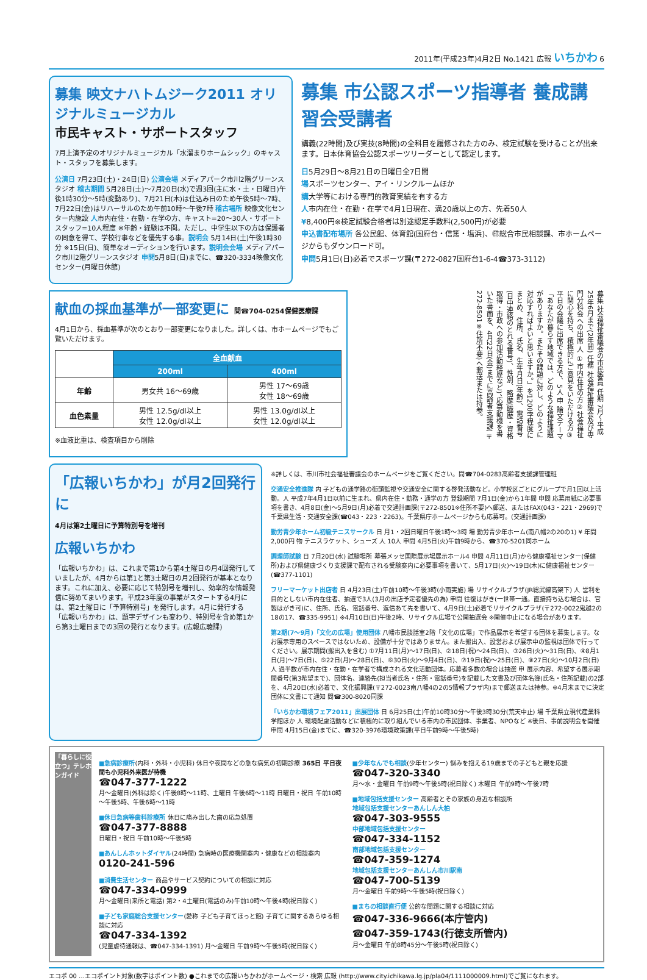2011年(平成23年)4月2日 No.1421 広報 いちかわ 6
募集 映文ナハトムジーク2011 オリジナルミュージカル
市民キャスト・サポートスタッフ
7月上演予定のオリジナルミュージカル「水溜まりホームシック」のキャスト・スタッフを募集します。
公演日 7月23日(土)・24日(日) 公演会場 メディアパーク市川2階グリーンスタジオ 稽古期間 5月28日(土)～7月20日(水)で週3回(主に水・土・日曜日)午後1時30分～5時(変動あり)、7月21日(木)は仕込み日のため午後5時～7時、7月22日(金)はリハーサルのため午前10時～午後7時 稽古場所 映像文化センター内施設 人市内在住・在勤・在学の方、キャスト=20～30人・サポートスタッフ=10人程度 ※年齢・経験は不問。ただし、中学生以下の方は保護者の同意を得て、学校行事などを優先する事。説明会 5月14日(土)午後1時30分 ※15日(日)、簡単なオーディションを行います。説明会会場 メディアパーク市川2階グリーンスタジオ 申問5月8日(日)までに、☎320-3334映像文化センター(月曜日休館)
募集 市公認スポーツ指導者 養成講習会受講者
講義(22時間)及び実技(8時間)の全科目を履修された方のみ、検定試験を受けることが出来ます。日本体育協会公認スポーツリーダーとして認定します。
日5月29日～8月21日の日曜日全7日間
場スポーツセンター、アイ・リンクルームほか
講大学等における専門的教育実績を有する方
人市内在住・在勤・在学で4月1日現在、満20歳以上の方、先着50人
¥8,400円※検定試験合格者は別途認定手数料(2,500円)が必要
申込書配布場所 各公民館、体育館(国府台・信篤・塩浜)、㊞総合市民相談課、市ホームページからもダウンロード可。
申問5月1日(日)必着でスポーツ課(〒272-0827国府台1-6-4☎373-3112)
献血の採血基準が一部変更に 問☎704-0254保健医療課
4月1日から、採血基準が次のとおり一部変更になりました。詳しくは、市ホームページでもご覧いただけます。
| | 全血献血 | |
| | 200ml | 400ml |
| 年齢 | 男女共 16～69歳 | 男性 17～69歳 女性 18～69歳 |
| 血色素量 | 男性 12.5g/dl以上 女性 12.0g/dl以上 | 男性 13.0g/dl以上 女性 12.0g/dl以上 |
※血液比重は、検査項目から削除
募集 社会福祉審議会の市民委員 任期 7月～平成25年6月まで(2年間) 任務 社会福祉審議会及び専門分科会への出席 人 ①市内在住の方②社会福祉に関心を持ち、積極的にご意見をいただける方③平日の会議に出席できる方で、5人 申 論文テーマ「あなたが暮らす地域では、どのような福祉課題がありますか。またその課題に対し、どのように対応すればよいと思いますか。」を1200字程度にまとめ、住所、氏名、生年月日(年齢)、電話番号(日中連絡のとれる番号)、性別、略歴(職歴・資格取得・市政への参加活動経歴など)、応募動機を書いた書面を、4月22日(金)までに高齢者支援課(〒272-8501※住所不要)へ郵送または持参。
「広報いちかわ」が月2回発行に
4月は第2土曜日に予算特別号を増刊
広報いちかわ
「広報いちかわ」は、これまで第1から第4土曜日の月4回発行していましたが、4月からは第1と第3土曜日の月2回発行が基本となります。これに加え、必要に応じて特別号を増刊し、効率的な情報発信に努めてまいります。平成23年度の事業がスタートする4月には、第2土曜日に「予算特別号」を発行します。4月に発行する「広報いちかわ」は、題字デザインも変わり、特別号を含め第1から第3土曜日までの3回の発行となります。(広報広聴課)
※詳しくは、市川市社会福祉審議会のホームページをご覧ください。問☎704-0283高齢者支援課管理班
交通安全推進隊 内 子どもの通学路の街頭監視や交通安全に関する啓発活動など。小学校区ごとにグループで月1回以上活動。人 平成7年4月1日以前に生まれ、県内在住・勤務・通学の方 登録期間 7月1日(金)から1年間 申問 応募用紙に必要事項を書き、4月8日(金)～5月9日(月)必着で交通計画課(〒272-8501※住所不要)へ郵送、またはFAX(043・221・2969)で千葉県生活・交通安全課(☎043・223・2263)。千葉県庁ホームページからも応募可。(交通計画課)
勤労青少年ホーム初級テニスサークル 日 月1・2回日曜日午後1時～3時 場 勤労青少年ホーム(南八幡2の20の1) ¥ 年間2,000円 物 テニスラケット、シューズ 人 10人 申問 4月5日(火)午前9時から、☎370-5201同ホーム
調理師試験 日 7月20日(水) 試験場所 幕張メッセ国際展示場展示ホール4 申問 4月11日(月)から健康福祉センター(保健所)および県健康づくり支援課で配布される受験案内に必要事項を書いて、5月17日(火)～19日(木)に健康福祉センター(☎377-1101)
フリーマーケット出店者 日 4月23日(土)午前10時～午後3時(小雨実施) 場 リサイクルプラザ(JR総武線高架下) 人 営利を目的としない市内在住者、抽選で3人(3月の出店予定者優先の為) 申問 往復はがき(一世帯一通。直接持ち込む場合は、官製はがき可)に、住所、氏名、電話番号、返信あて先を書いて、4月9日(土)必着でリサイクルプラザ(〒272-0022鬼越2の18の17、☎335-9951) ※4月10日(日)午後2時、リサイクル広場で公開抽選会 ※開催中止になる場合があります。
第2期(7～9月)「文化の広場」使用団体 八幡市民談話室2階「文化の広場」で作品展示を希望する団体を募集します。なお展示専用のスペースではないため、設備が十分ではありません。また搬出入、設営および展示中の監視は団体で行ってください。展示期間(搬出入を含む) ①7月11日(月)～17日(日)、②18日(祝)～24日(日)、③26日(火)～31日(日)、④8月1日(月)～7日(日)、⑤22日(月)～28日(日)、⑥30日(火)～9月4日(日)、⑦19日(祝)～25日(日)、⑧27日(火)～10月2日(日) 人 過半数が市内在住・在勤・在学者で構成される文化活動団体。応募者多数の場合は抽選 申 展示内容、希望する展示期間番号(第3希望まで)、団体名、連絡先(担当者氏名・住所・電話番号)を記載した文書及び団体名簿(氏名・住所記載)の2部を、4月20日(水)必着で、文化振興課(〒272-0023南八幡4の2の5情報プラザ内)まで郵送または持参。※4月末までに決定団体に文書にて通知 問☎300-8020同課
「いちかわ環境フェア2011」出展団体 日 6月25日(土)午前10時30分～午後3時30分(荒天中止) 場 千葉県立現代産業科学館ほか 人 環境配慮活動などに積極的に取り組んでいる市内の市民団体、事業者、NPOなど ※後日、事前説明会を開催 申問 4月15日(金)までに、☎320-3976環境政策課(平日午前9時～午後5時)
「暮らしに役立つ」テレホンガイド
■急病診療所(内科・外科・小児科) 休日や夜間などの急な病気の初期診療 365日 平日夜間も小児科外来医が待機
☎047-377-1222
月～金曜日(外科は除く)午後8時～11時、土曜日 午後6時～11時 日曜日・祝日 午前10時～午後5時、午後6時～11時
■休日急病等歯科診療所 休日に痛み出した歯の応急処置
☎047-377-8888
日曜日・祝日 午前10時～午後5時
■あんしんホットダイヤル(24時間) 急病時の医療機関案内・健康などの相談案内
0120-241-596
■消費生活センター 商品やサービス契約についての相談に対応
☎047-334-0999
月～金曜日(来所と電話) 第2・4土曜日(電話のみ)午前10時～午後4時(祝日除く)
■子ども家庭総合支援センター(愛称 子ども子育てほっと館) 子育てに関するあらゆる相談に対応
☎047-334-1392
(児童虐待通報は、☎047-334-1391) 月～金曜日 午前9時～午後5時(祝日除く)
■少年なんでも相談(少年センター) 悩みを抱える19歳までの子どもと親を応援
☎047-320-3340
月～水・金曜日 午前9時～午後5時(祝日除く) 木曜日 午前9時～午後7時
■地域包括支援センター 高齢者とその家族の身近な相談所
地域包括支援センターあんしん大柏
☎047-303-9555
中部地域包括支援センター
☎047-334-1152
南部地域包括支援センター
☎047-359-1274
地域包括支援センターあんしん市川駅南
☎047-700-5139
月～金曜日 午前9時～午後5時(祝日除く)
■まちの相談直行便 公的な問題に関する相談に対応
☎047-336-9666(本庁管内)
☎047-359-1743(行徳支所管内)
月～金曜日 午前8時45分～午後5時(祝日除く)
エコポ 00 …エコポイント対象(数字はポイント数) ●これまでの広報いちかわがホームページ・検索 広報 (http://www.city.ichikawa.lg.jp/pla04/1111000009.html)でご覧になれます。